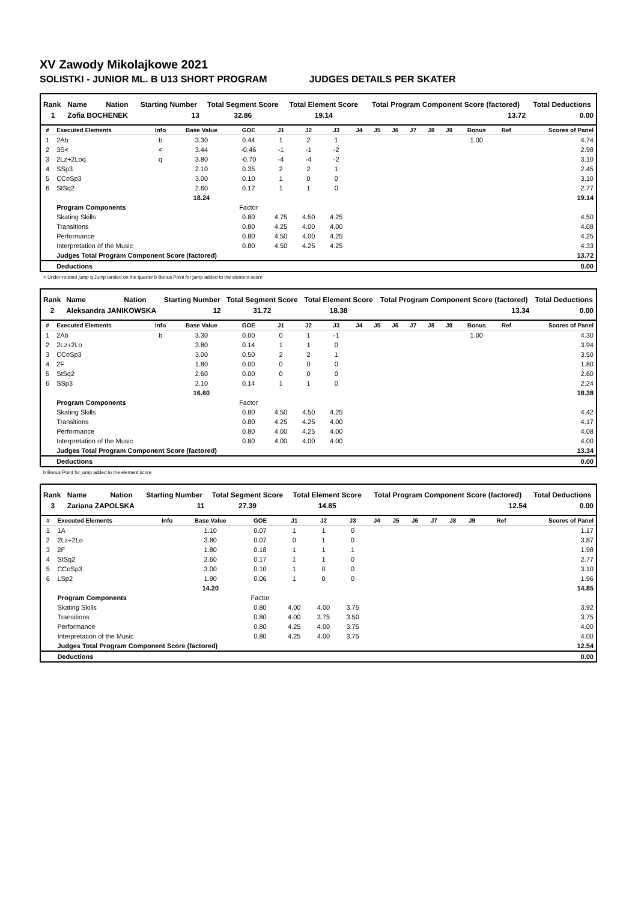XV Zawody Mikolajkowe 2021
SOLISTKI - JUNIOR ML. B U13 SHORT PROGRAM JUDGES DETAILS PER SKATER
| Rank | Name | Nation | Starting Number | Total Segment Score | Total Element Score | Total Program Component Score (factored) | Total Deductions |
| --- | --- | --- | --- | --- | --- | --- | --- |
| 1 | Zofia BOCHENEK | | 13 | 32.86 | 19.14 | 13.72 | 0.00 |
| # | Executed Elements | Info | Base Value | GOE | J1 | J2 | J3 | J4 | J5 | J6 | J7 | J8 | J9 | Bonus | Ref | Scores of Panel |
| --- | --- | --- | --- | --- | --- | --- | --- | --- | --- | --- | --- | --- | --- | --- | --- | --- |
| 1 | 2Ab | b | 3.30 | 0.44 | 1 | 2 | 1 | | | | | | | 1.00 | | 4.74 |
| 2 | 3S< | < | 3.44 | -0.46 | -1 | -1 | -2 | | | | | | | | | 2.98 |
| 3 | 2Lz+2Loq | q | 3.80 | -0.70 | -4 | -4 | -2 | | | | | | | | | 3.10 |
| 4 | SSp3 | | 2.10 | 0.35 | 2 | 2 | 1 | | | | | | | | | 2.45 |
| 5 | CCoSp3 | | 3.00 | 0.10 | 1 | 0 | 0 | | | | | | | | | 3.10 |
| 6 | StSq2 | | 2.60 | 0.17 | 1 | 1 | 0 | | | | | | | | | 2.77 |
| | | | 18.24 | | | | | | | | | | | | | 19.14 |
| | Program Components | | | Factor | | | | | | | | | | | | |
| | Skating Skills | | | 0.80 | 4.75 | 4.50 | 4.25 | | | | | | | | | 4.50 |
| | Transitions | | | 0.80 | 4.25 | 4.00 | 4.00 | | | | | | | | | 4.08 |
| | Performance | | | 0.80 | 4.50 | 4.00 | 4.25 | | | | | | | | | 4.25 |
| | Interpretation of the Music | | | 0.80 | 4.50 | 4.25 | 4.25 | | | | | | | | | 4.33 |
| | Judges Total Program Component Score (factored) | | | | | | | | | | | | | | | 13.72 |
| | Deductions | | | | | | | | | | | | | | | 0.00 |
< Under-rotated jump q Jump landed on the quarter b Bonus Point for jump added to the element score
| Rank | Name | Nation | Starting Number | Total Segment Score | Total Element Score | Total Program Component Score (factored) | Total Deductions |
| --- | --- | --- | --- | --- | --- | --- | --- |
| 2 | Aleksandra JANIKOWSKA | | 12 | 31.72 | 18.38 | 13.34 | 0.00 |
| # | Executed Elements | Info | Base Value | GOE | J1 | J2 | J3 | J4 | J5 | J6 | J7 | J8 | J9 | Bonus | Ref | Scores of Panel |
| --- | --- | --- | --- | --- | --- | --- | --- | --- | --- | --- | --- | --- | --- | --- | --- | --- |
| 1 | 2Ab | b | 3.30 | 0.00 | 0 | 1 | -1 | | | | | | | 1.00 | | 4.30 |
| 2 | 2Lz+2Lo | | 3.80 | 0.14 | 1 | 1 | 0 | | | | | | | | | 3.94 |
| 3 | CCoSp3 | | 3.00 | 0.50 | 2 | 2 | 1 | | | | | | | | | 3.50 |
| 4 | 2F | | 1.80 | 0.00 | 0 | 0 | 0 | | | | | | | | | 1.80 |
| 5 | StSq2 | | 2.60 | 0.00 | 0 | 0 | 0 | | | | | | | | | 2.60 |
| 6 | SSp3 | | 2.10 | 0.14 | 1 | 1 | 0 | | | | | | | | | 2.24 |
| | | | 16.60 | | | | | | | | | | | | | 18.38 |
| | Program Components | | | Factor | | | | | | | | | | | | |
| | Skating Skills | | | 0.80 | 4.50 | 4.50 | 4.25 | | | | | | | | | 4.42 |
| | Transitions | | | 0.80 | 4.25 | 4.25 | 4.00 | | | | | | | | | 4.17 |
| | Performance | | | 0.80 | 4.00 | 4.25 | 4.00 | | | | | | | | | 4.08 |
| | Interpretation of the Music | | | 0.80 | 4.00 | 4.00 | 4.00 | | | | | | | | | 4.00 |
| | Judges Total Program Component Score (factored) | | | | | | | | | | | | | | | 13.34 |
| | Deductions | | | | | | | | | | | | | | | 0.00 |
b Bonus Point for jump added to the element score
| Rank | Name | Nation | Starting Number | Total Segment Score | Total Element Score | Total Program Component Score (factored) | Total Deductions |
| --- | --- | --- | --- | --- | --- | --- | --- |
| 3 | Zariana ZAPOLSKA | | 11 | 27.39 | 14.85 | 12.54 | 0.00 |
| # | Executed Elements | Info | Base Value | GOE | J1 | J2 | J3 | J4 | J5 | J6 | J7 | J8 | J9 | | Ref | Scores of Panel |
| --- | --- | --- | --- | --- | --- | --- | --- | --- | --- | --- | --- | --- | --- | --- | --- | --- |
| 1 | 1A | | 1.10 | 0.07 | 1 | 1 | 0 | | | | | | | | | 1.17 |
| 2 | 2Lz+2Lo | | 3.80 | 0.07 | 0 | 1 | 0 | | | | | | | | | 3.87 |
| 3 | 2F | | 1.80 | 0.18 | 1 | 1 | 1 | | | | | | | | | 1.98 |
| 4 | StSq2 | | 2.60 | 0.17 | 1 | 1 | 0 | | | | | | | | | 2.77 |
| 5 | CCoSp3 | | 3.00 | 0.10 | 1 | 0 | 0 | | | | | | | | | 3.10 |
| 6 | LSp2 | | 1.90 | 0.06 | 1 | 0 | 0 | | | | | | | | | 1.96 |
| | | | 14.20 | | | | | | | | | | | | | 14.85 |
| | Program Components | | | Factor | | | | | | | | | | | | |
| | Skating Skills | | | 0.80 | 4.00 | 4.00 | 3.75 | | | | | | | | | 3.92 |
| | Transitions | | | 0.80 | 4.00 | 3.75 | 3.50 | | | | | | | | | 3.75 |
| | Performance | | | 0.80 | 4.25 | 4.00 | 3.75 | | | | | | | | | 4.00 |
| | Interpretation of the Music | | | 0.80 | 4.25 | 4.00 | 3.75 | | | | | | | | | 4.00 |
| | Judges Total Program Component Score (factored) | | | | | | | | | | | | | | | 12.54 |
| | Deductions | | | | | | | | | | | | | | | 0.00 |